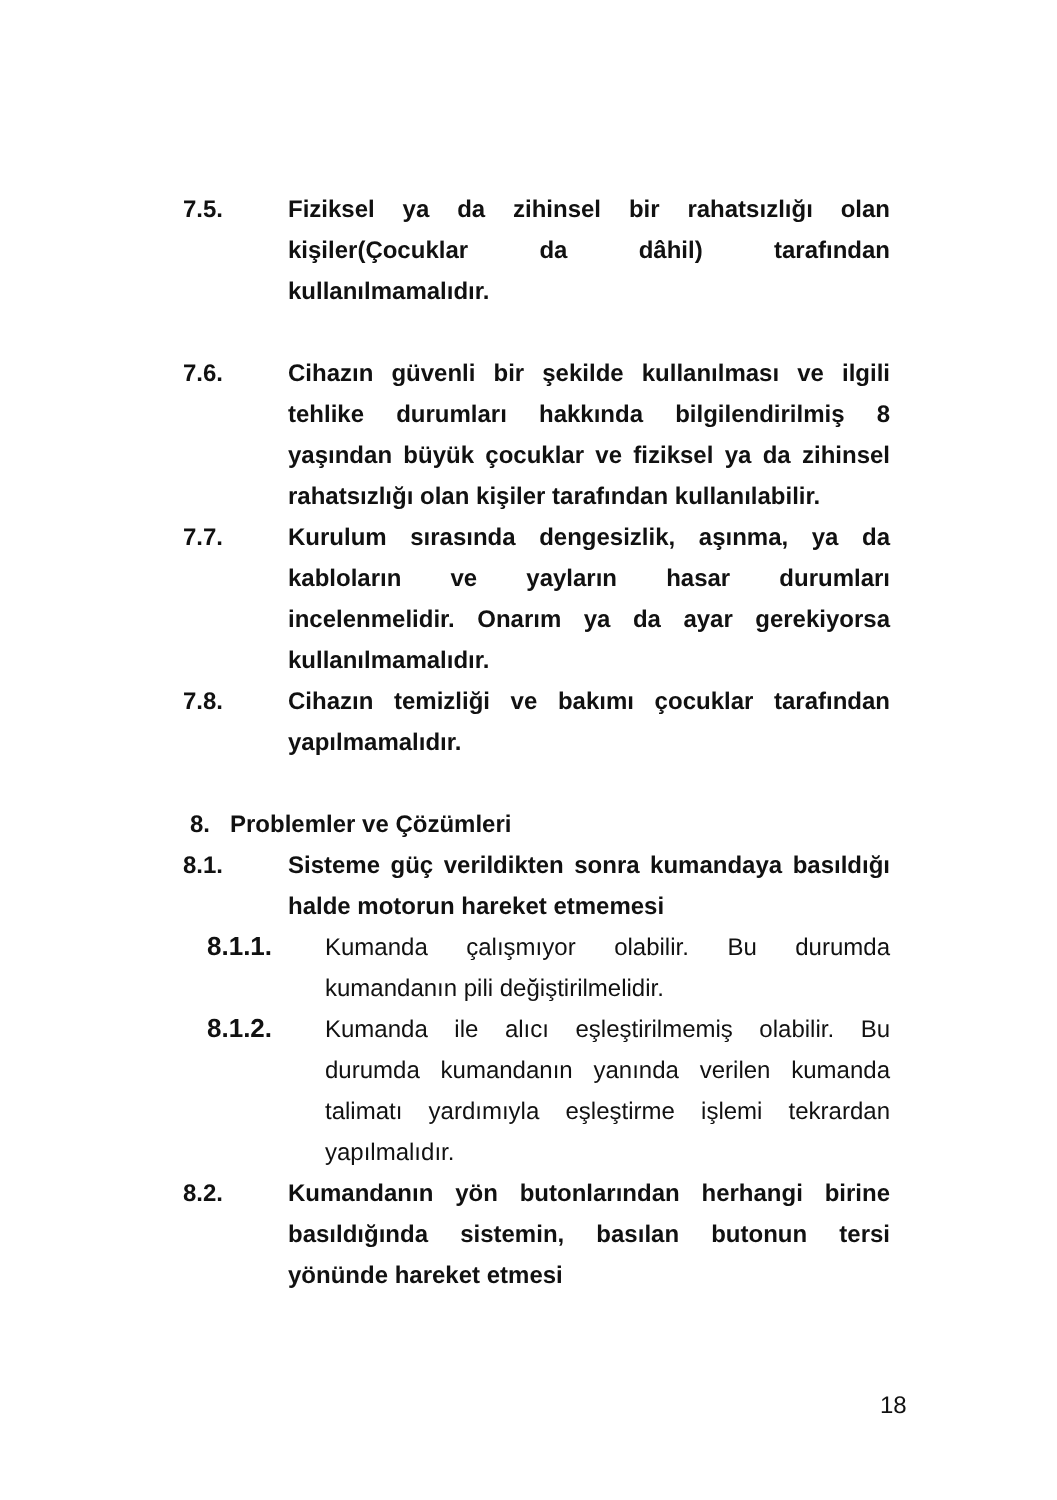7.5. Fiziksel ya da zihinsel bir rahatsızlığı olan kişiler(Çocuklar da dâhil) tarafından kullanılmamalıdır.
7.6. Cihazın güvenli bir şekilde kullanılması ve ilgili tehlike durumları hakkında bilgilendirilmiş 8 yaşından büyük çocuklar ve fiziksel ya da zihinsel rahatsızlığı olan kişiler tarafından kullanılabilir.
7.7. Kurulum sırasında dengesizlik, aşınma, ya da kabloların ve yayların hasar durumları incelenmelidir. Onarım ya da ayar gerekiyorsa kullanılmamalıdır.
7.8. Cihazın temizliği ve bakımı çocuklar tarafından yapılmamalıdır.
8. Problemler ve Çözümleri
8.1. Sisteme güç verildikten sonra kumandaya basıldığı halde motorun hareket etmemesi
8.1.1. Kumanda çalışmıyor olabilir. Bu durumda kumandanın pili değiştirilmelidir.
8.1.2. Kumanda ile alıcı eşleştirilmemiş olabilir. Bu durumda kumandanın yanında verilen kumanda talimatı yardımıyla eşleştirme işlemi tekrardan yapılmalıdır.
8.2. Kumandanın yön butonlarından herhangi birine basıldığında sistemin, basılan butonun tersi yönünde hareket etmesi
18